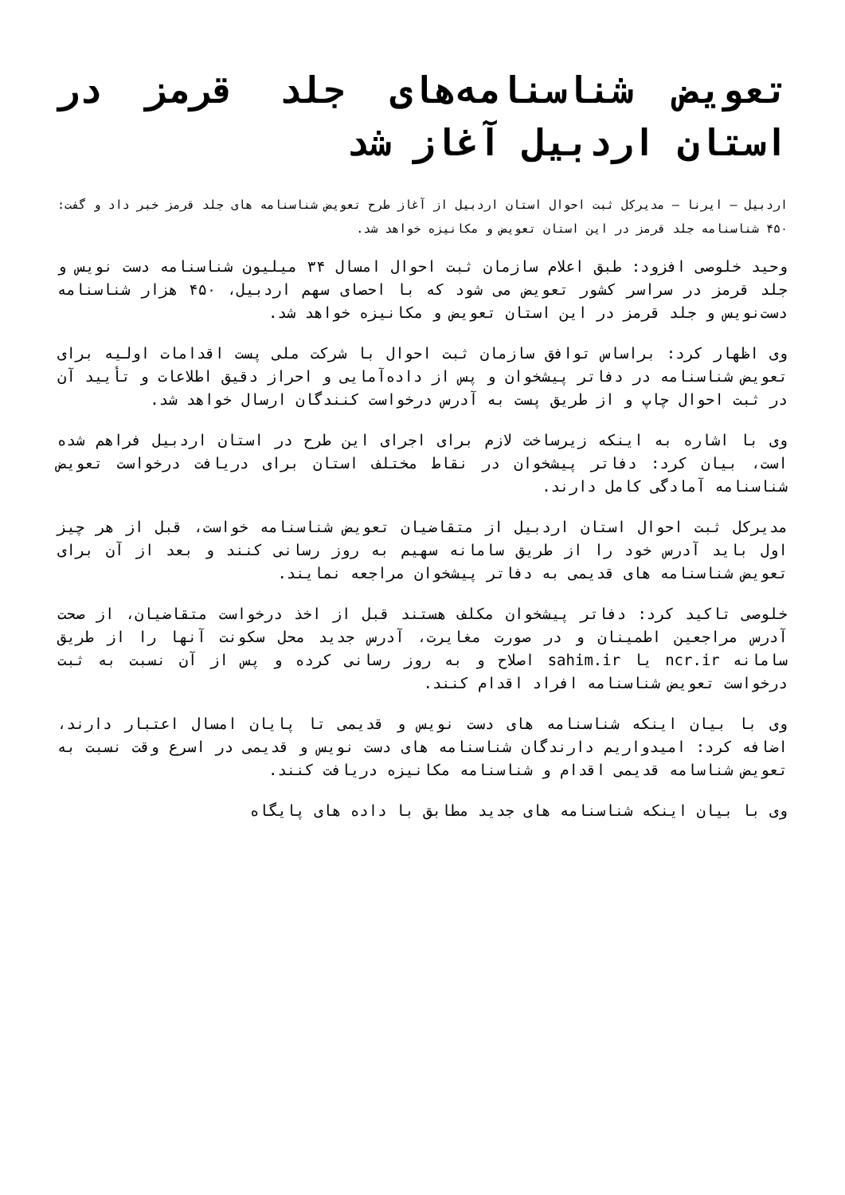تعویض شناسنامه‌های جلد قرمز در استان اردبیل آغاز شد
اردبیل – ایرنا – مدیرکل ثبت احوال استان اردبیل از آغاز طرح تعویض شناسنامه های جلد قرمز خبر داد و گفت: ۴۵۰ شناسنامه جلد قرمز در این استان تعویض و مکانیزه خواهد شد.
وحید خلوصی افزود: طبق اعلام سازمان ثبت احوال امسال ۳۴ میلیون شناسنامه دست نویس و جلد قرمز در سراسر کشور تعویض می شود که با احصای سهم اردبیل، ۴۵۰ هزار شناسنامه دست‌نویس و جلد قرمز در این استان تعویض و مکانیزه خواهد شد.
وی اظهار کرد: براساس توافق سازمان ثبت احوال با شرکت ملی پست اقدامات اولیه برای تعویض شناسنامه در دفاتر پیشخوان و پس از داده‌آمایی و احراز دقیق اطلاعات و تأیید آن در ثبت احوال چاپ و از طریق پست به آدرس درخواست کنندگان ارسال خواهد شد.
وی با اشاره به اینکه زیرساخت لازم برای اجرای این طرح در استان اردبیل فراهم شده است، بیان کرد: دفاتر پیشخوان در نقاط مختلف استان برای دریافت درخواست تعویض شناسنامه آمادگی کامل دارند.
مدیرکل ثبت احوال استان اردبیل از متقاضیان تعویض شناسنامه خواست، قبل از هر چیز اول باید آدرس خود را از طریق سامانه سهیم به روز رسانی کنند و بعد از آن برای تعویض شناسنامه های قدیمی به دفاتر پیشخوان مراجعه نمایند.
خلوصی تاکید کرد: دفاتر پیشخوان مکلف هستند قبل از اخذ درخواست متقاضیان، از صحت آدرس مراجعین اطمینان و در صورت مغایرت، آدرس جدید محل سکونت آنها را از طریق سامانه ncr.ir یا sahim.ir اصلاح و به روز رسانی کرده و پس از آن نسبت به ثبت درخواست تعویض شناسنامه افراد اقدام کنند.
وی با بیان اینکه شناسنامه های دست نویس و قدیمی تا پایان امسال اعتبار دارند، اضافه کرد: امیدواریم دارندگان شناسنامه های دست نویس و قدیمی در اسرع وقت نسبت به تعویض شناسامه قدیمی اقدام و شناسنامه مکانیزه دریافت کنند.
وی با بیان اینکه شناسنامه های جدید مطابق با داده های پایگاه